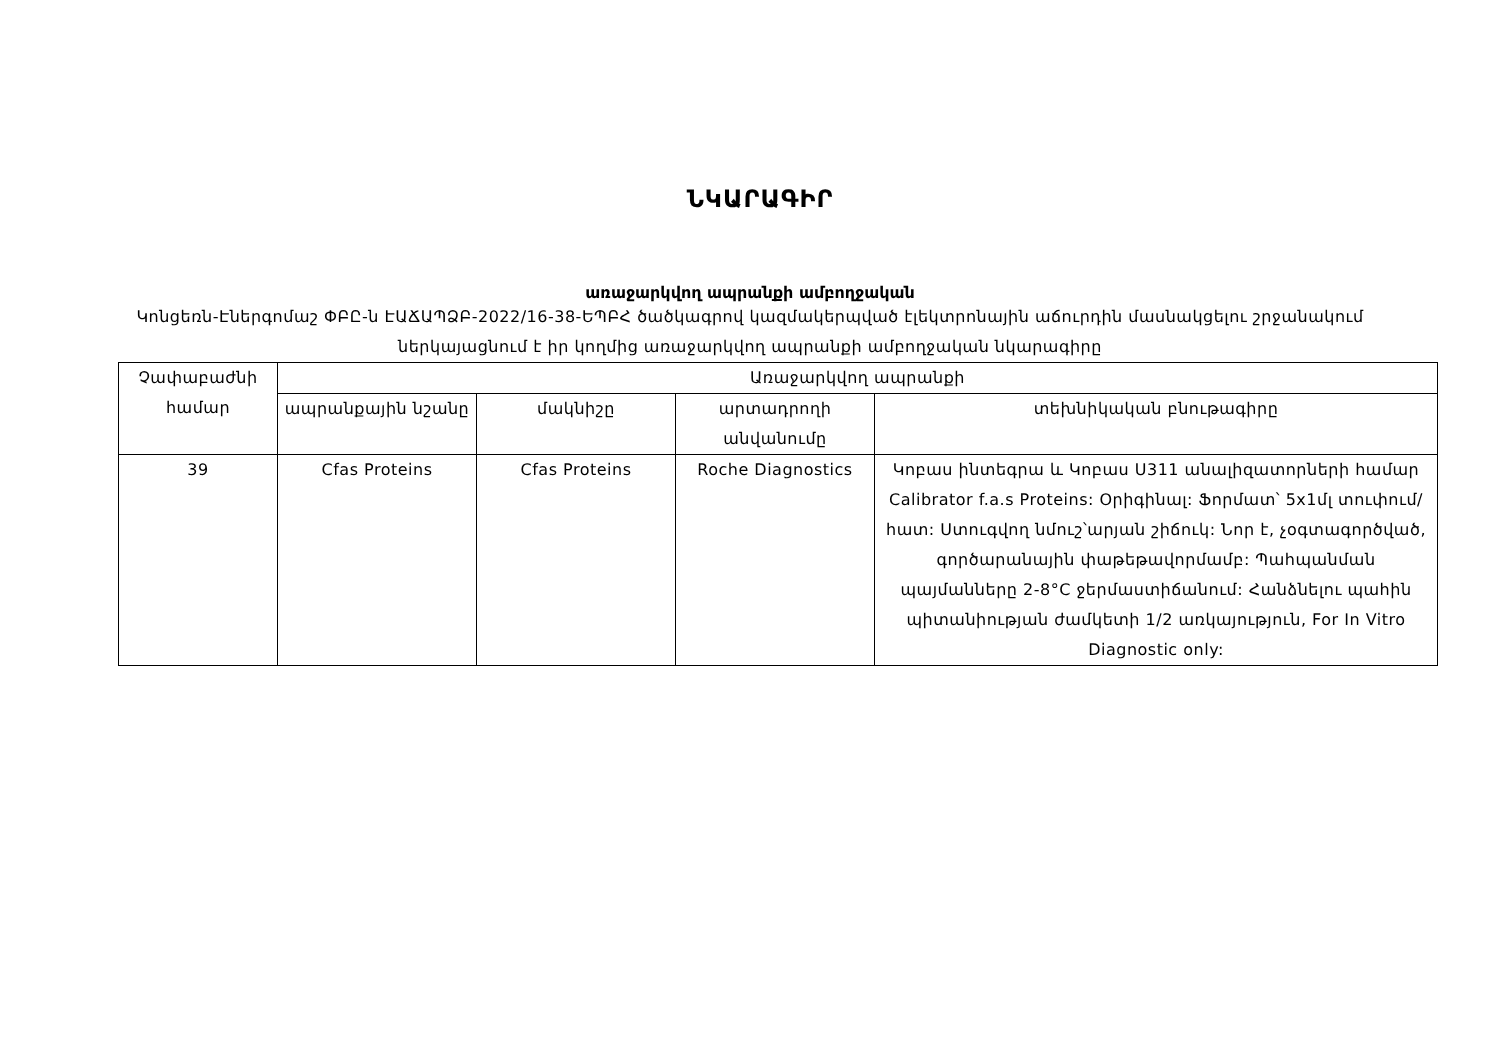ՆԿԱՐԱԳԻՐ
առաջարկվող ապրանքի ամբողջական
Կոնցեռն-Էներգոմաշ ՓԲԸ-ն ԷԱՃԱՊՁԲ-2022/16-38-ԵՊԲՀ ծածկագրով կազմակերպված էլեկտրոնային աճուրդին մասնակցելու շրջանակում ներկայացնում է իր կողմից առաջարկվող ապրանքի ամբողջական նկարագիրը
| Չափաբաժնի համար | Առաջարկվող ապրանքի | | | |
| --- | --- | --- | --- | --- |
| | ապրանքային նշանը | մակնիշը | արտադրողի անվանումը | տեխնիկական բնութագիրը |
| 39 | Cfas Proteins | Cfas Proteins | Roche Diagnostics | Կոբաս ինտեգրա և Կոբաս Ս311 անալիզատորների համար Calibrator f.a.s Proteins: Օրիգինալ: Ֆորմատ՝ 5x1մլ տուփում/հատ: Ստուգվող նմուշ՝արյան շիճուկ: Նոր է, չօգտագործված, գործարանային փաթեթավորմամբ: Պահպանման պայմանները 2-8°C ջերմաստիճանում: Հանձնելու պահին պիտանիության ժամկետի 1/2 առկայություն, For In Vitro Diagnostic only: |